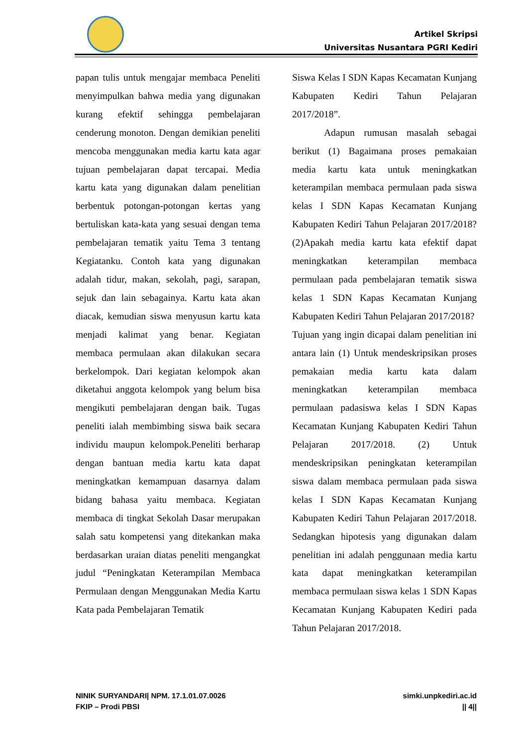Artikel Skripsi
Universitas Nusantara PGRI Kediri
papan tulis untuk mengajar membaca Peneliti menyimpulkan bahwa media yang digunakan kurang efektif sehingga pembelajaran cenderung monoton. Dengan demikian peneliti mencoba menggunakan media kartu kata agar tujuan pembelajaran dapat tercapai. Media kartu kata yang digunakan dalam penelitian berbentuk potongan-potongan kertas yang bertuliskan kata-kata yang sesuai dengan tema pembelajaran tematik yaitu Tema 3 tentang Kegiatanku. Contoh kata yang digunakan adalah tidur, makan, sekolah, pagi, sarapan, sejuk dan lain sebagainya. Kartu kata akan diacak, kemudian siswa menyusun kartu kata menjadi kalimat yang benar. Kegiatan membaca permulaan akan dilakukan secara berkelompok. Dari kegiatan kelompok akan diketahui anggota kelompok yang belum bisa mengikuti pembelajaran dengan baik. Tugas peneliti ialah membimbing siswa baik secara individu maupun kelompok.Peneliti berharap dengan bantuan media kartu kata dapat meningkatkan kemampuan dasarnya dalam bidang bahasa yaitu membaca. Kegiatan membaca di tingkat Sekolah Dasar merupakan salah satu kompetensi yang ditekankan maka berdasarkan uraian diatas peneliti mengangkat judul “Peningkatan Keterampilan Membaca Permulaan dengan Menggunakan Media Kartu Kata pada Pembelajaran Tematik
Siswa Kelas I SDN Kapas Kecamatan Kunjang Kabupaten Kediri Tahun Pelajaran 2017/2018”.
Adapun rumusan masalah sebagai berikut (1) Bagaimana proses pemakaian media kartu kata untuk meningkatkan keterampilan membaca permulaan pada siswa kelas I SDN Kapas Kecamatan Kunjang Kabupaten Kediri Tahun Pelajaran 2017/2018? (2)Apakah media kartu kata efektif dapat meningkatkan keterampilan membaca permulaan pada pembelajaran tematik siswa kelas 1 SDN Kapas Kecamatan Kunjang Kabupaten Kediri Tahun Pelajaran 2017/2018?
Tujuan yang ingin dicapai dalam penelitian ini antara lain (1) Untuk mendeskripsikan proses pemakaian media kartu kata dalam meningkatkan keterampilan membaca permulaan padasiswa kelas I SDN Kapas Kecamatan Kunjang Kabupaten Kediri Tahun Pelajaran 2017/2018. (2) Untuk mendeskripsikan peningkatan keterampilan siswa dalam membaca permulaan pada siswa kelas I SDN Kapas Kecamatan Kunjang Kabupaten Kediri Tahun Pelajaran 2017/2018. Sedangkan hipotesis yang digunakan dalam penelitian ini adalah penggunaan media kartu kata dapat meningkatkan keterampilan membaca permulaan siswa kelas 1 SDN Kapas Kecamatan Kunjang Kabupaten Kediri pada Tahun Pelajaran 2017/2018.
NINIK SURYANDARI| NPM. 17.1.01.07.0026
FKIP – Prodi PBSI
simki.unpkediri.ac.id
|| 4||